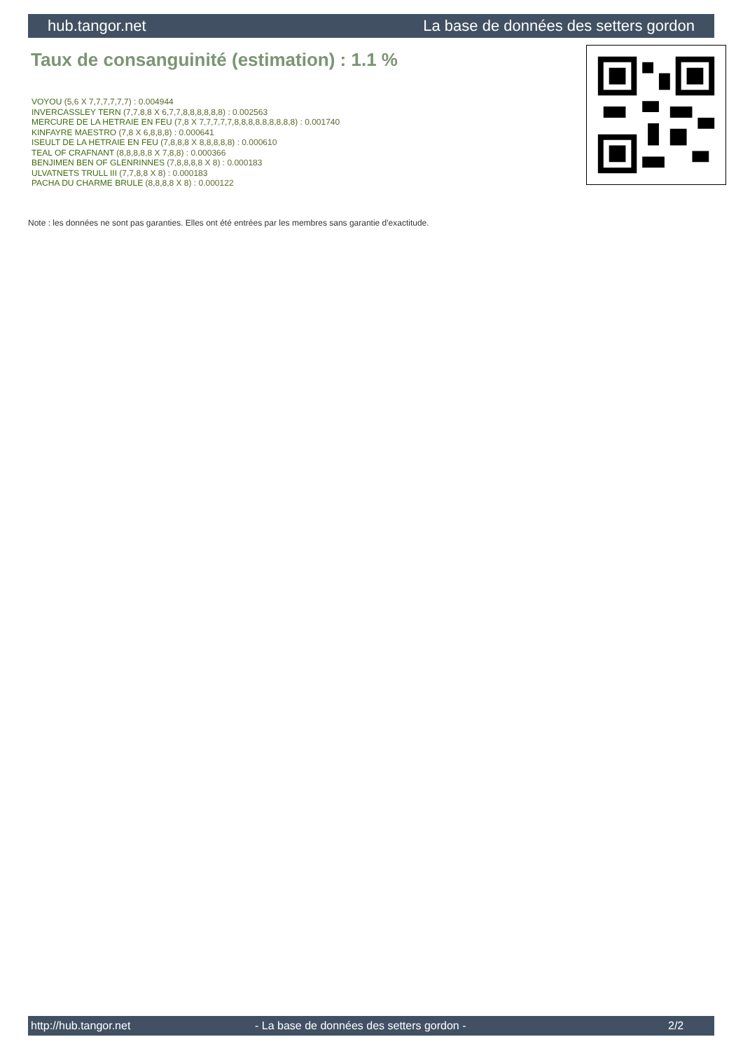hub.tangor.net La base de données des setters gordon
Taux de consanguinité (estimation) : 1.1 %
VOYOU (5,6 X 7,7,7,7,7,7) : 0.004944
INVERCASSLEY TERN (7,7,8,8 X 6,7,7,8,8,8,8,8,8) : 0.002563
MERCURE DE LA HETRAIE EN FEU (7,8 X 7,7,7,7,7,8,8,8,8,8,8,8,8,8) : 0.001740
KINFAYRE MAESTRO (7,8 X 6,8,8,8) : 0.000641
ISEULT DE LA HETRAIE EN FEU (7,8,8,8 X 8,8,8,8,8) : 0.000610
TEAL OF CRAFNANT (8,8,8,8,8 X 7,8,8) : 0.000366
BENJIMEN BEN OF GLENRINNES (7,8,8,8,8 X 8) : 0.000183
ULVATNETS TRULL III (7,7,8,8 X 8) : 0.000183
PACHA DU CHARME BRULE (8,8,8,8 X 8) : 0.000122
Note : les données ne sont pas garanties. Elles ont été entrées par les membres sans garantie d'exactitude.
http://hub.tangor.net - La base de données des setters gordon - 2/2